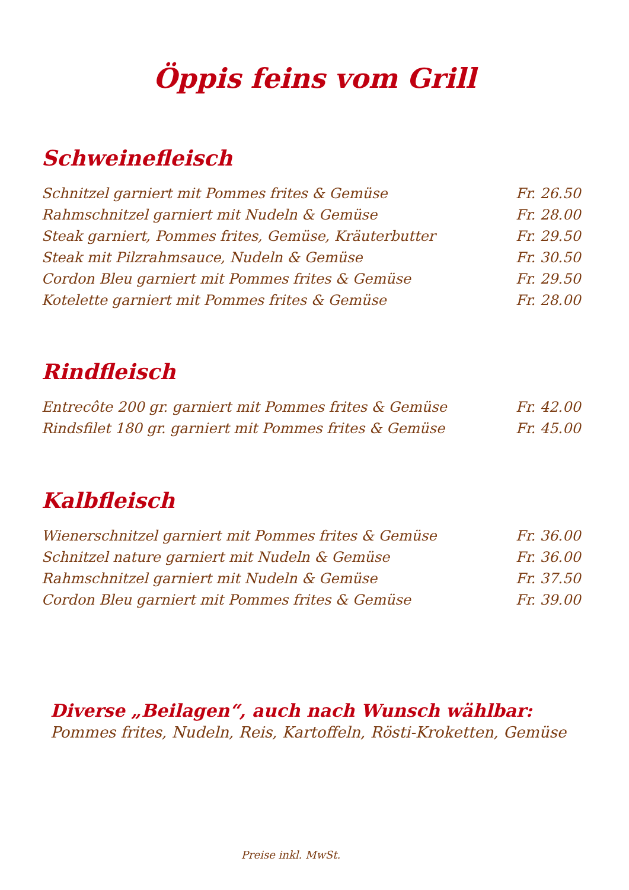Öppis feins vom Grill
Schweinefleisch
| Schnitzel garniert mit Pommes frites & Gemüse | Fr. 26.50 |
| Rahmschnitzel garniert mit Nudeln & Gemüse | Fr. 28.00 |
| Steak garniert, Pommes frites, Gemüse, Kräuterbutter | Fr. 29.50 |
| Steak mit Pilzrahmsauce, Nudeln & Gemüse | Fr. 30.50 |
| Cordon Bleu garniert mit Pommes frites & Gemüse | Fr. 29.50 |
| Kotelette garniert mit Pommes frites & Gemüse | Fr. 28.00 |
Rindfleisch
| Entrecôte 200 gr. garniert mit Pommes frites & Gemüse | Fr. 42.00 |
| Rindsfilet 180 gr. garniert mit Pommes frites & Gemüse | Fr. 45.00 |
Kalbfleisch
| Wienerschnitzel garniert mit Pommes frites & Gemüse | Fr. 36.00 |
| Schnitzel nature garniert mit Nudeln & Gemüse | Fr. 36.00 |
| Rahmschnitzel garniert mit Nudeln & Gemüse | Fr. 37.50 |
| Cordon Bleu garniert mit Pommes frites & Gemüse | Fr. 39.00 |
Diverse „Beilagen“, auch nach Wunsch wählbar:
Pommes frites, Nudeln, Reis, Kartoffeln, Rösti-Kroketten, Gemüse
Preise inkl. MwSt.